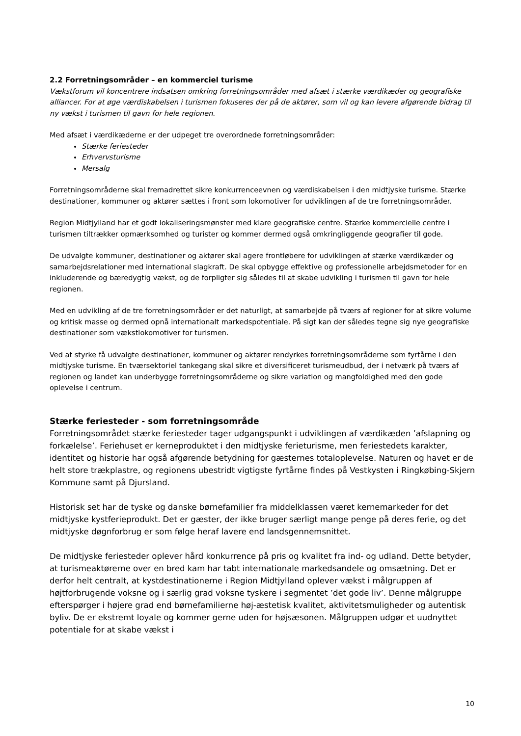2.2 Forretningsområder – en kommerciel turisme
Vækstforum vil koncentrere indsatsen omkring forretningsområder med afsæt i stærke værdikæder og geografiske alliancer. For at øge værdiskabelsen i turismen fokuseres der på de aktører, som vil og kan levere afgørende bidrag til ny vækst i turismen til gavn for hele regionen.
Med afsæt i værdikæderne er der udpeget tre overordnede forretningsområder:
Stærke feriesteder
Erhvervsturisme
Mersalg
Forretningsområderne skal fremadrettet sikre konkurrenceevnen og værdiskabelsen i den midtjyske turisme. Stærke destinationer, kommuner og aktører sættes i front som lokomotiver for udviklingen af de tre forretningsområder.
Region Midtjylland har et godt lokaliseringsmønster med klare geografiske centre. Stærke kommercielle centre i turismen tiltrækker opmærksomhed og turister og kommer dermed også omkringliggende geografier til gode.
De udvalgte kommuner, destinationer og aktører skal agere frontløbere for udviklingen af stærke værdikæder og samarbejdsrelationer med international slagkraft. De skal opbygge effektive og professionelle arbejdsmetoder for en inkluderende og bæredygtig vækst, og de forpligter sig således til at skabe udvikling i turismen til gavn for hele regionen.
Med en udvikling af de tre forretningsområder er det naturligt, at samarbejde på tværs af regioner for at sikre volume og kritisk masse og dermed opnå internationalt markedspotentiale. På sigt kan der således tegne sig nye geografiske destinationer som vækstlokomotiver for turismen.
Ved at styrke få udvalgte destinationer, kommuner og aktører rendyrkes forretningsområderne som fyrtårne i den midtjyske turisme. En tværsektoriel tankegang skal sikre et diversificeret turismeudbud, der i netværk på tværs af regionen og landet kan underbygge forretningsområderne og sikre variation og mangfoldighed med den gode oplevelse i centrum.
Stærke feriesteder - som forretningsområde
Forretningsområdet stærke feriesteder tager udgangspunkt i udviklingen af værdikæden ’afslapning og forkælelse’. Feriehuset er kerneproduktet i den midtjyske ferieturisme, men feriestedets karakter, identitet og historie har også afgørende betydning for gæsternes totaloplevelse. Naturen og havet er de helt store trækplastre, og regionens ubestridt vigtigste fyrtårne findes på Vestkysten i Ringkøbing-Skjern Kommune samt på Djursland.
Historisk set har de tyske og danske børnefamilier fra middelklassen været kernemarkeder for det midtjyske kystferieprodukt. Det er gæster, der ikke bruger særligt mange penge på deres ferie, og det midtjyske døgnforbrug er som følge heraf lavere end landsgennemsnittet.
De midtjyske feriesteder oplever hård konkurrence på pris og kvalitet fra ind- og udland. Dette betyder, at turismeaktørerne over en bred kam har tabt internationale markedsandele og omsætning. Det er derfor helt centralt, at kystdestinationerne i Region Midtjylland oplever vækst i målgruppen af højtforbrugende voksne og i særlig grad voksne tyskere i segmentet ’det gode liv’. Denne målgruppe efterspørger i højere grad end børnefamilierne høj-æstetisk kvalitet, aktivitetsmuligheder og autentisk byliv. De er ekstremt loyale og kommer gerne uden for højsæsonen. Målgruppen udgør et uudnyttet potentiale for at skabe vækst i
10